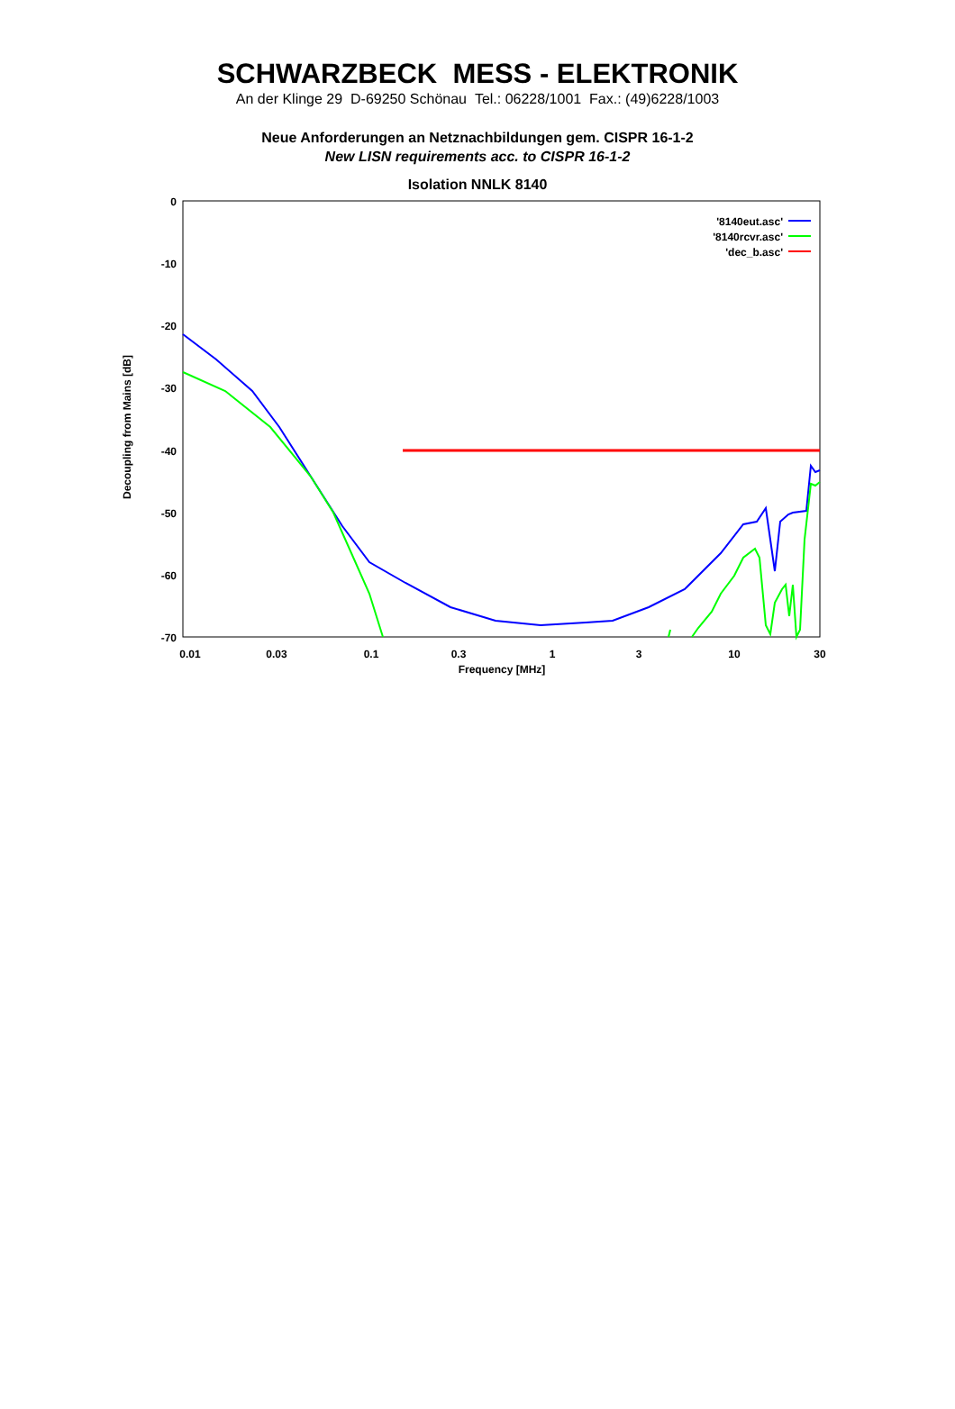SCHWARZBECK MESS - ELEKTRONIK
An der Klinge 29 D-69250 Schönau Tel.: 06228/1001 Fax.: (49)6228/1003
Neue Anforderungen an Netznachbildungen gem. CISPR 16-1-2
New LISN requirements acc. to CISPR 16-1-2
Isolation NNLK 8140
0
-10
-20
-30
-40
-50
-60
-70
0.01
0.03
0.1
0.3
1
3
10
30
Frequency [MHz]
Decoupling from Mains [dB]
'8140eut.asc'
'8140rcvr.asc'
'dec_b.asc'